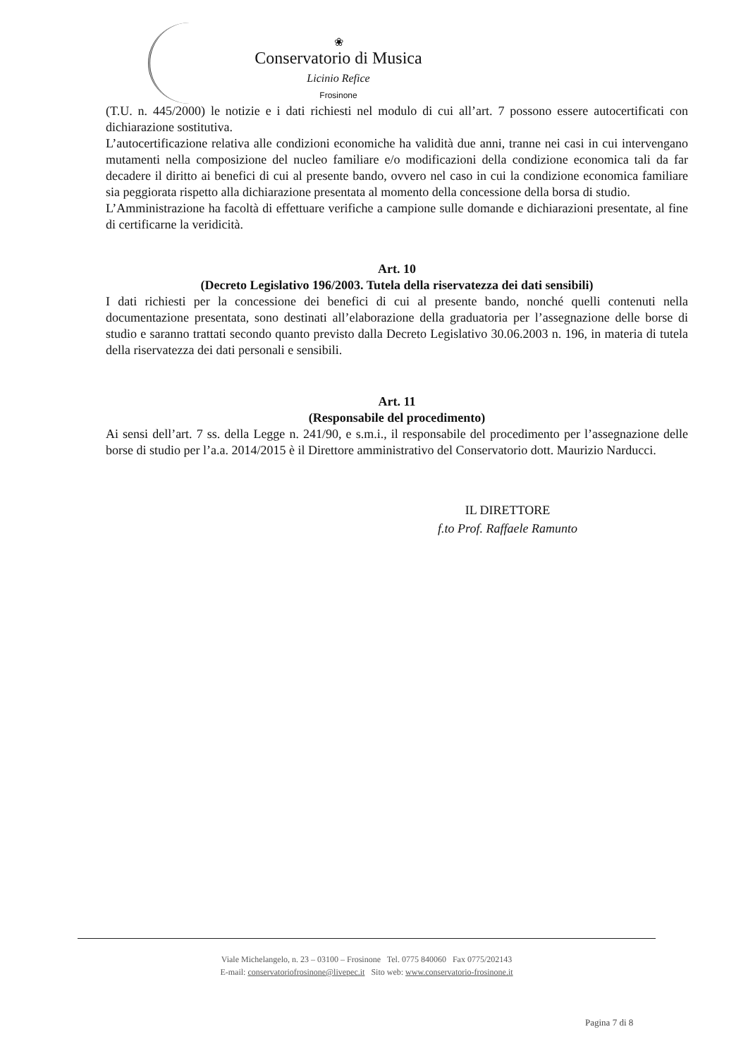❀
Conservatorio di Musica
Licinio Refice
Frosinone
(T.U. n. 445/2000) le notizie e i dati richiesti nel modulo di cui all’art. 7 possono essere autocertificati con dichiarazione sostitutiva.
L’autocertificazione relativa alle condizioni economiche ha validità due anni, tranne nei casi in cui intervengano mutamenti nella composizione del nucleo familiare e/o modificazioni della condizione economica tali da far decadere il diritto ai benefici di cui al presente bando, ovvero nel caso in cui la condizione economica familiare sia peggiorata rispetto alla dichiarazione presentata al momento della concessione della borsa di studio.
L’Amministrazione ha facoltà di effettuare verifiche a campione sulle domande e dichiarazioni presentate, al fine di certificarne la veridicità.
Art. 10
(Decreto Legislativo 196/2003. Tutela della riservatezza dei dati sensibili)
I dati richiesti per la concessione dei benefici di cui al presente bando, nonché quelli contenuti nella documentazione presentata, sono destinati all’elaborazione della graduatoria per l’assegnazione delle borse di studio e saranno trattati secondo quanto previsto dalla Decreto Legislativo 30.06.2003 n. 196, in materia di tutela della riservatezza dei dati personali e sensibili.
Art. 11
(Responsabile del procedimento)
Ai sensi dell’art. 7 ss. della Legge n. 241/90, e s.m.i., il responsabile del procedimento per l’assegnazione delle borse di studio per l’a.a. 2014/2015 è il Direttore amministrativo del Conservatorio dott. Maurizio Narducci.
IL DIRETTORE
f.to Prof. Raffaele Ramunto
Viale Michelangelo, n. 23 – 03100 – Frosinone Tel. 0775 840060 Fax 0775/202143
E-mail: conservatoriofrosinone@livepec.it Sito web: www.conservatorio-frosinone.it
Pagina 7 di 8